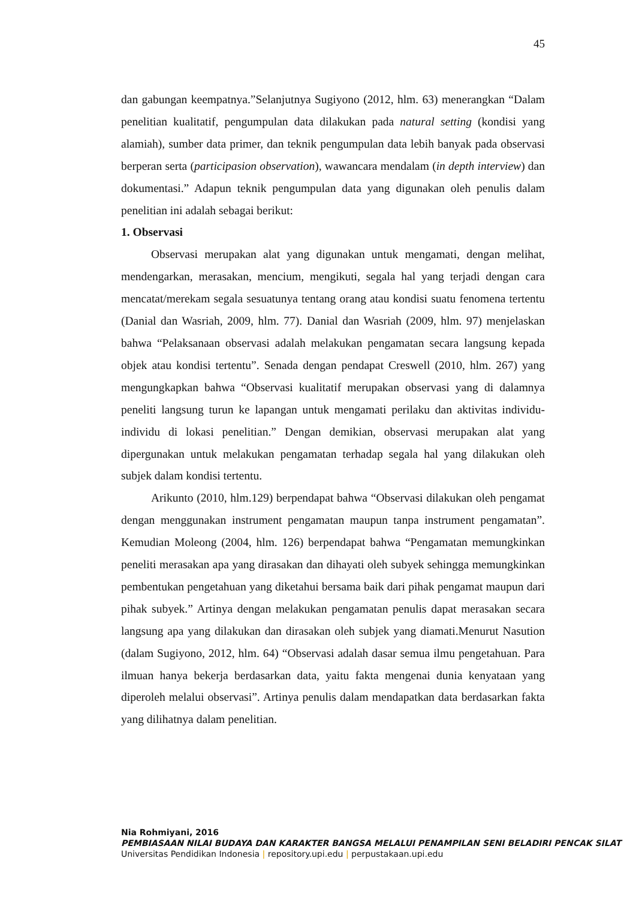45
dan gabungan keempatnya.”Selanjutnya Sugiyono (2012, hlm. 63) menerangkan “Dalam penelitian kualitatif, pengumpulan data dilakukan pada natural setting (kondisi yang alamiah), sumber data primer, dan teknik pengumpulan data lebih banyak pada observasi berperan serta (participasion observation), wawancara mendalam (in depth interview) dan dokumentasi.” Adapun teknik pengumpulan data yang digunakan oleh penulis dalam penelitian ini adalah sebagai berikut:
1. Observasi
Observasi merupakan alat yang digunakan untuk mengamati, dengan melihat, mendengarkan, merasakan, mencium, mengikuti, segala hal yang terjadi dengan cara mencatat/merekam segala sesuatunya tentang orang atau kondisi suatu fenomena tertentu (Danial dan Wasriah, 2009, hlm. 77). Danial dan Wasriah (2009, hlm. 97) menjelaskan bahwa “Pelaksanaan observasi adalah melakukan pengamatan secara langsung kepada objek atau kondisi tertentu”. Senada dengan pendapat Creswell (2010, hlm. 267) yang mengungkapkan bahwa “Observasi kualitatif merupakan observasi yang di dalamnya peneliti langsung turun ke lapangan untuk mengamati perilaku dan aktivitas individu-individu di lokasi penelitian.” Dengan demikian, observasi merupakan alat yang dipergunakan untuk melakukan pengamatan terhadap segala hal yang dilakukan oleh subjek dalam kondisi tertentu.
Arikunto (2010, hlm.129) berpendapat bahwa “Observasi dilakukan oleh pengamat dengan menggunakan instrument pengamatan maupun tanpa instrument pengamatan”. Kemudian Moleong (2004, hlm. 126) berpendapat bahwa “Pengamatan memungkinkan peneliti merasakan apa yang dirasakan dan dihayati oleh subyek sehingga memungkinkan pembentukan pengetahuan yang diketahui bersama baik dari pihak pengamat maupun dari pihak subyek.” Artinya dengan melakukan pengamatan penulis dapat merasakan secara langsung apa yang dilakukan dan dirasakan oleh subjek yang diamati.Menurut Nasution (dalam Sugiyono, 2012, hlm. 64) “Observasi adalah dasar semua ilmu pengetahuan. Para ilmuan hanya bekerja berdasarkan data, yaitu fakta mengenai dunia kenyataan yang diperoleh melalui observasi”. Artinya penulis dalam mendapatkan data berdasarkan fakta yang dilihatnya dalam penelitian.
Nia Rohmiyani, 2016
PEMBIASAAN NILAI BUDAYA DAN KARAKTER BANGSA MELALUI PENAMPILAN SENI BELADIRI PENCAK SILAT
Universitas Pendidikan Indonesia | repository.upi.edu | perpustakaan.upi.edu